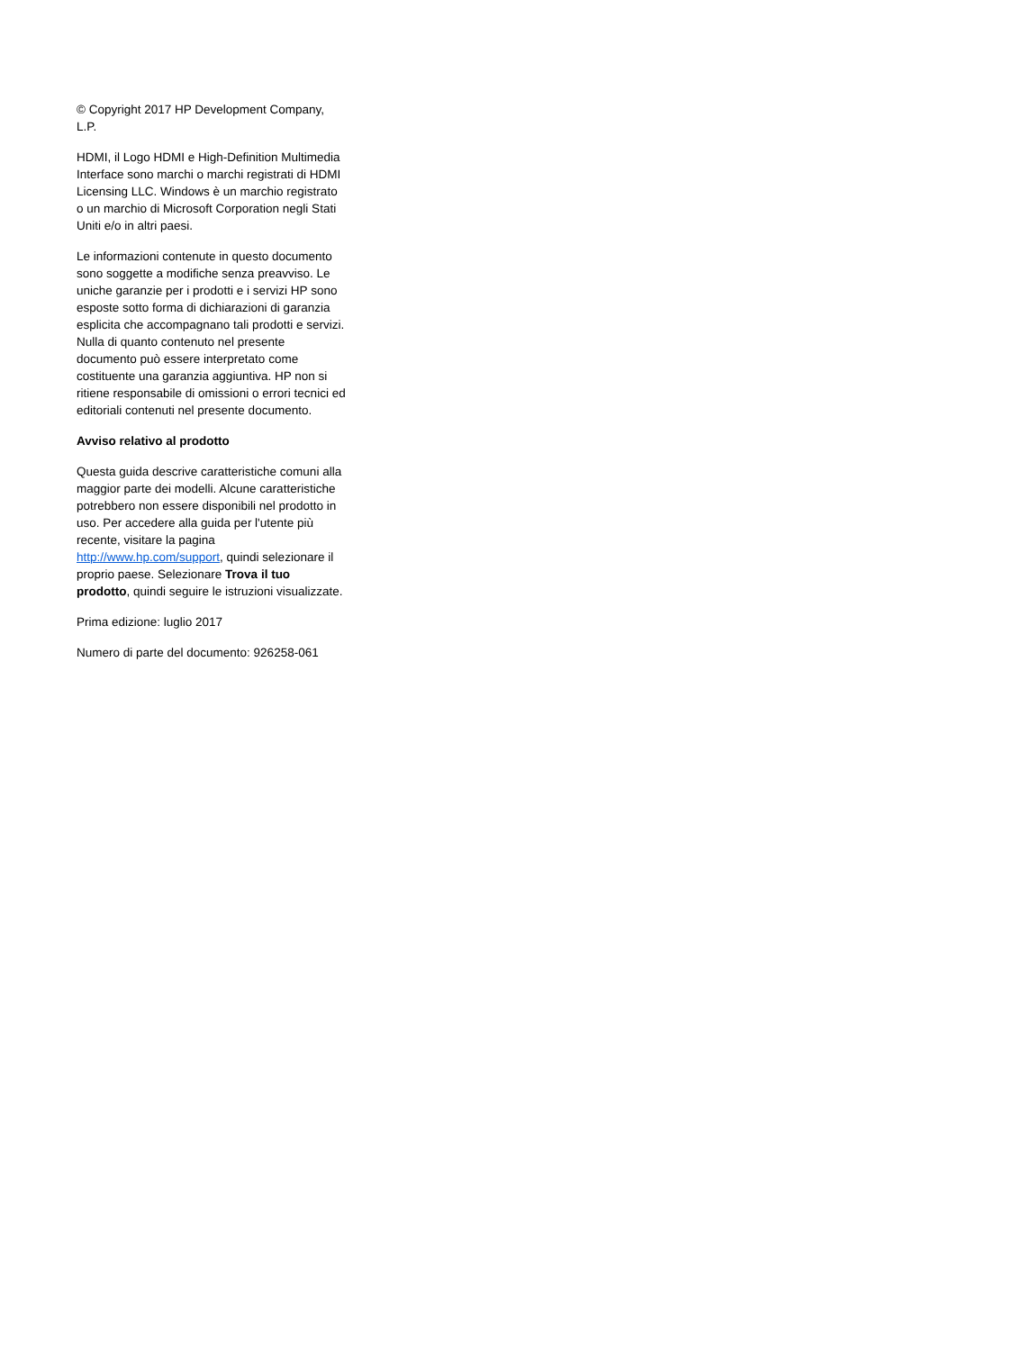© Copyright 2017 HP Development Company, L.P.
HDMI, il Logo HDMI e High-Definition Multimedia Interface sono marchi o marchi registrati di HDMI Licensing LLC. Windows è un marchio registrato o un marchio di Microsoft Corporation negli Stati Uniti e/o in altri paesi.
Le informazioni contenute in questo documento sono soggette a modifiche senza preavviso. Le uniche garanzie per i prodotti e i servizi HP sono esposte sotto forma di dichiarazioni di garanzia esplicita che accompagnano tali prodotti e servizi. Nulla di quanto contenuto nel presente documento può essere interpretato come costituente una garanzia aggiuntiva. HP non si ritiene responsabile di omissioni o errori tecnici ed editoriali contenuti nel presente documento.
Avviso relativo al prodotto
Questa guida descrive caratteristiche comuni alla maggior parte dei modelli. Alcune caratteristiche potrebbero non essere disponibili nel prodotto in uso. Per accedere alla guida per l'utente più recente, visitare la pagina http://www.hp.com/support, quindi selezionare il proprio paese. Selezionare Trova il tuo prodotto, quindi seguire le istruzioni visualizzate.
Prima edizione: luglio 2017
Numero di parte del documento: 926258-061